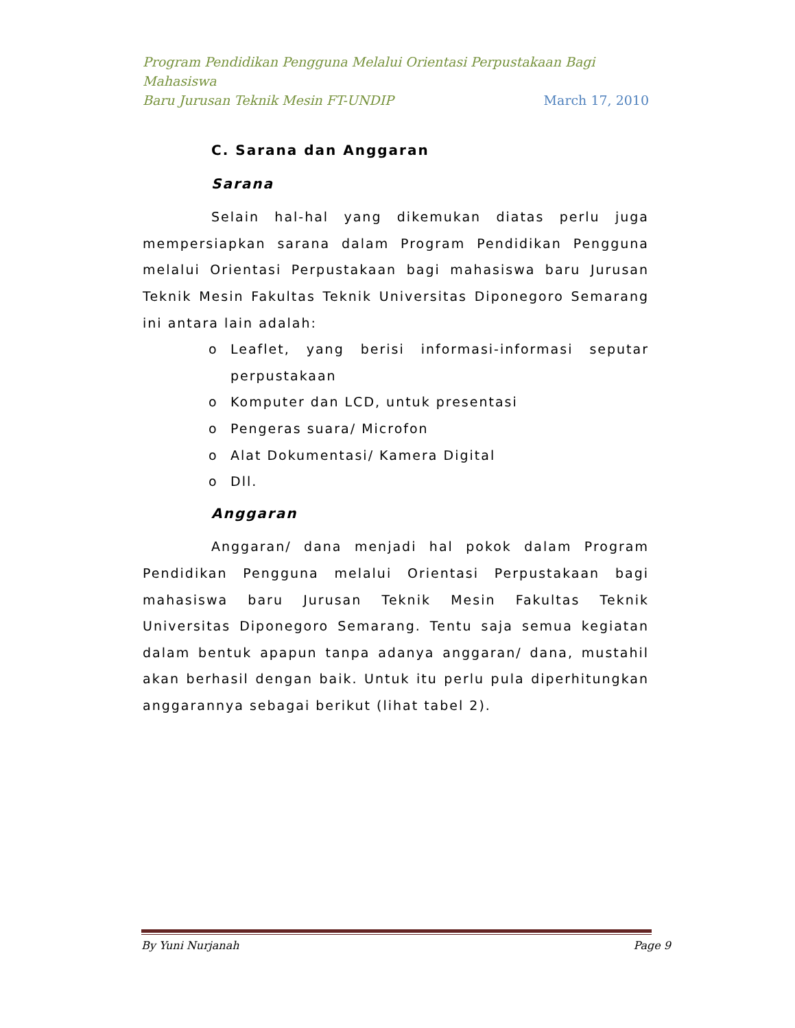Program Pendidikan Pengguna Melalui Orientasi Perpustakaan Bagi Mahasiswa
Baru Jurusan Teknik Mesin FT-UNDIP March 17, 2010
C. Sarana dan Anggaran
Sarana
Selain hal-hal yang dikemukan diatas perlu juga mempersiapkan sarana dalam Program Pendidikan Pengguna melalui Orientasi Perpustakaan bagi mahasiswa baru Jurusan Teknik Mesin Fakultas Teknik Universitas Diponegoro Semarang ini antara lain adalah:
o Leaflet, yang berisi informasi-informasi seputar perpustakaan
o Komputer dan LCD, untuk presentasi
o Pengeras suara/ Microfon
o Alat Dokumentasi/ Kamera Digital
o Dll.
Anggaran
Anggaran/ dana menjadi hal pokok dalam Program Pendidikan Pengguna melalui Orientasi Perpustakaan bagi mahasiswa baru Jurusan Teknik Mesin Fakultas Teknik Universitas Diponegoro Semarang. Tentu saja semua kegiatan dalam bentuk apapun tanpa adanya anggaran/ dana, mustahil akan berhasil dengan baik. Untuk itu perlu pula diperhitungkan anggarannya sebagai berikut (lihat tabel 2).
By Yuni Nurjanah Page 9